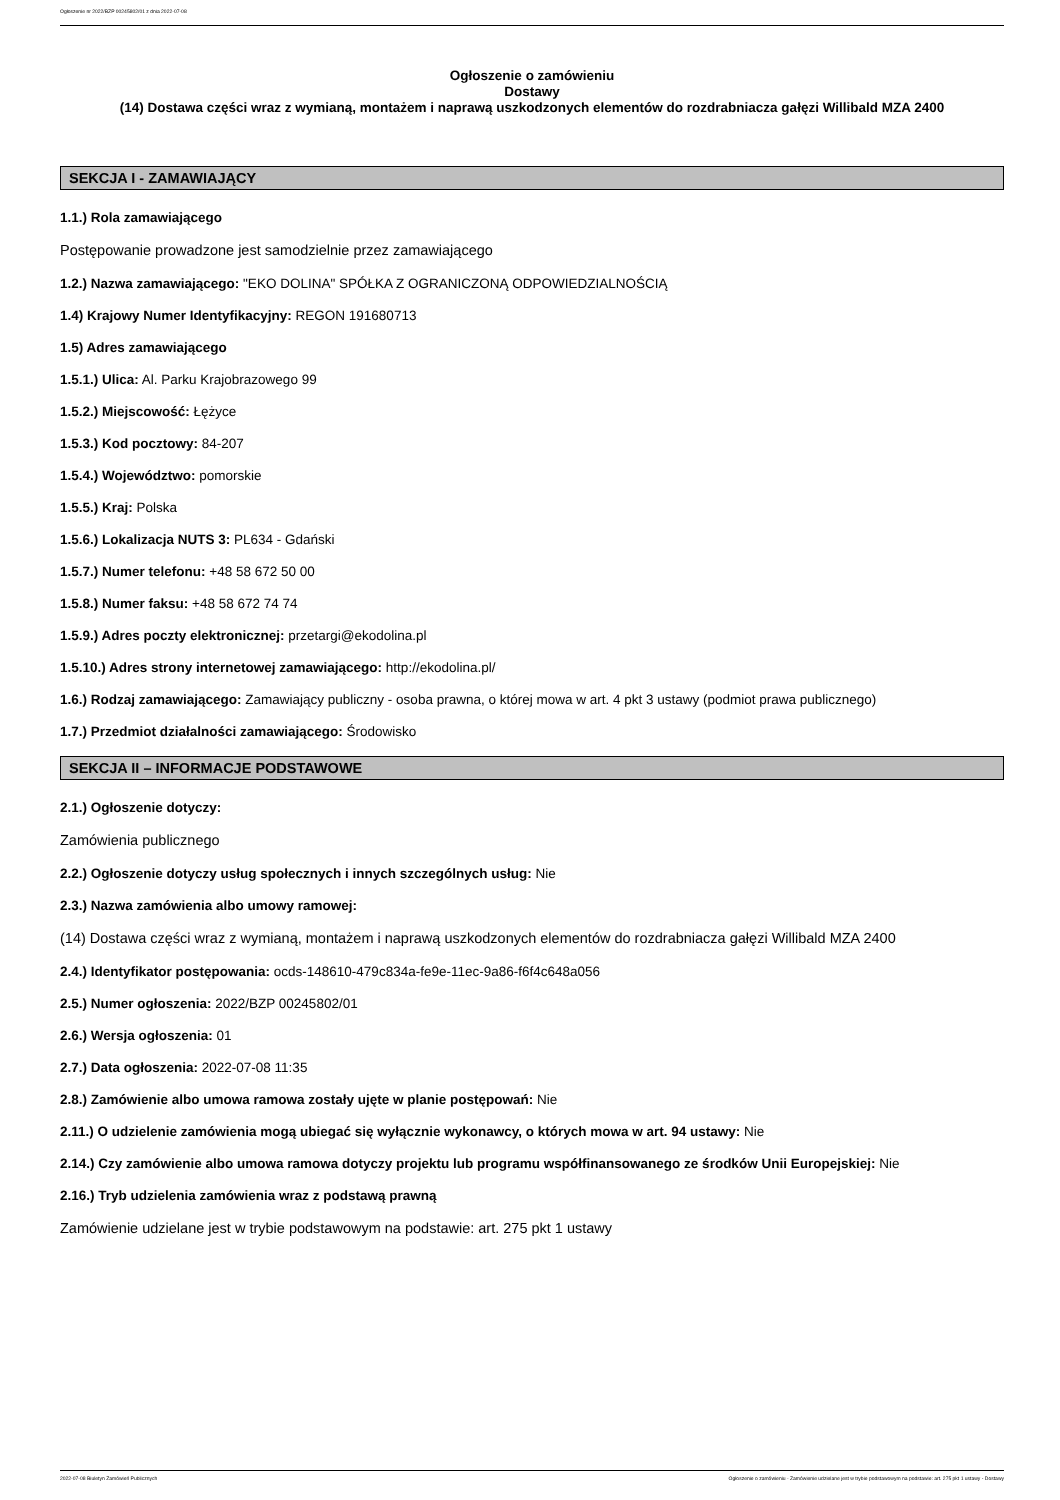Ogłoszenie nr 2022/BZP 00245802/01 z dnia 2022-07-08
Ogłoszenie o zamówieniu
Dostawy
(14) Dostawa części wraz z wymianą, montażem i naprawą uszkodzonych elementów do rozdrabniacza gałęzi Willibald MZA 2400
SEKCJA I - ZAMAWIAJĄCY
1.1.) Rola zamawiającego
Postępowanie prowadzone jest samodzielnie przez zamawiającego
1.2.) Nazwa zamawiającego: "EKO DOLINA" SPÓŁKA Z OGRANICZONĄ ODPOWIEDZIALNOŚCIĄ
1.4) Krajowy Numer Identyfikacyjny: REGON 191680713
1.5) Adres zamawiającego
1.5.1.) Ulica: Al. Parku Krajobrazowego 99
1.5.2.) Miejscowość: Łężyce
1.5.3.) Kod pocztowy: 84-207
1.5.4.) Województwo: pomorskie
1.5.5.) Kraj: Polska
1.5.6.) Lokalizacja NUTS 3: PL634 - Gdański
1.5.7.) Numer telefonu: +48 58 672 50 00
1.5.8.) Numer faksu: +48 58 672 74 74
1.5.9.) Adres poczty elektronicznej: przetargi@ekodolina.pl
1.5.10.) Adres strony internetowej zamawiającego: http://ekodolina.pl/
1.6.) Rodzaj zamawiającego: Zamawiający publiczny - osoba prawna, o której mowa w art. 4 pkt 3 ustawy (podmiot prawa publicznego)
1.7.) Przedmiot działalności zamawiającego: Środowisko
SEKCJA II – INFORMACJE PODSTAWOWE
2.1.) Ogłoszenie dotyczy:
Zamówienia publicznego
2.2.) Ogłoszenie dotyczy usług społecznych i innych szczególnych usług: Nie
2.3.) Nazwa zamówienia albo umowy ramowej:
(14) Dostawa części wraz z wymianą, montażem i naprawą uszkodzonych elementów do rozdrabniacza gałęzi Willibald MZA 2400
2.4.) Identyfikator postępowania: ocds-148610-479c834a-fe9e-11ec-9a86-f6f4c648a056
2.5.) Numer ogłoszenia: 2022/BZP 00245802/01
2.6.) Wersja ogłoszenia: 01
2.7.) Data ogłoszenia: 2022-07-08 11:35
2.8.) Zamówienie albo umowa ramowa zostały ujęte w planie postępowań: Nie
2.11.) O udzielenie zamówienia mogą ubiegać się wyłącznie wykonawcy, o których mowa w art. 94 ustawy: Nie
2.14.) Czy zamówienie albo umowa ramowa dotyczy projektu lub programu współfinansowanego ze środków Unii Europejskiej: Nie
2.16.) Tryb udzielenia zamówienia wraz z podstawą prawną
Zamówienie udzielane jest w trybie podstawowym na podstawie: art. 275 pkt 1 ustawy
2022-07-08 Biuletyn Zamówień Publicznych Ogłoszenie o zamówieniu - Zamówienie udzielane jest w trybie podstawowym na podstawie: art. 275 pkt 1 ustawy - Dostawy